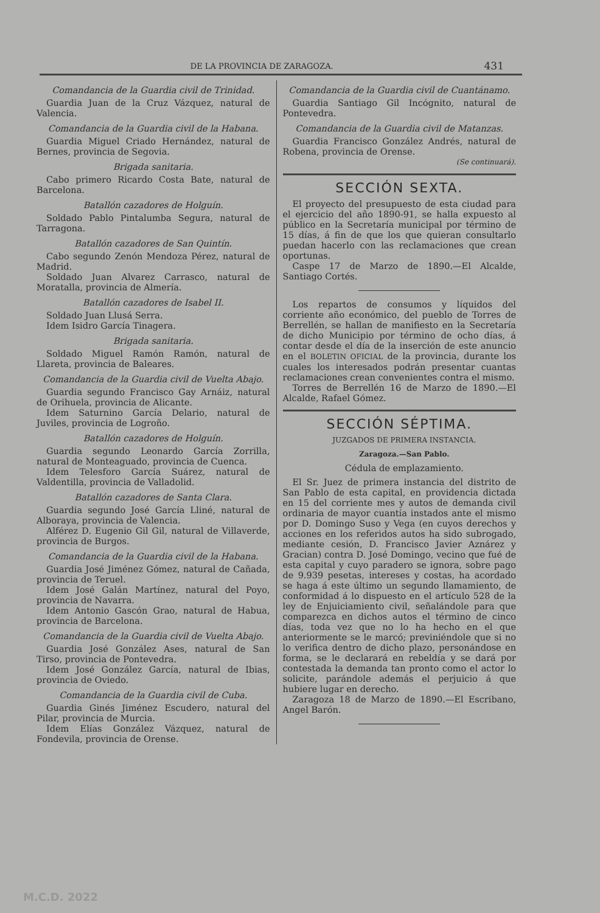DE LA PROVINCIA DE ZARAGOZA. 431
Comandancia de la Guardia civil de Trinidad.
Guardia Juan de la Cruz Vázquez, natural de Valencia.
Comandancia de la Guardia civil de la Habana.
Guardia Miguel Criado Hernández, natural de Bernes, provincia de Segovia.
Brigada sanitaria.
Cabo primero Ricardo Costa Bate, natural de Barcelona.
Batallón cazadores de Holguín.
Soldado Pablo Pintalumba Segura, natural de Tarragona.
Batallón cazadores de San Quintín.
Cabo segundo Zenón Mendoza Pérez, natural de Madrid.
Soldado Juan Alvarez Carrasco, natural de Moratalla, provincia de Almería.
Batallón cazadores de Isabel II.
Soldado Juan Llusá Serra.
Idem Isidro García Tinagera.
Brigada sanitaria.
Soldado Miguel Ramón Ramón, natural de Llareta, provincia de Baleares.
Comandancia de la Guardia civil de Vuelta Abajo.
Guardia segundo Francisco Gay Arnáiz, natural de Orihuela, provincia de Alicante.
Idem Saturnino García Delario, natural de Juviles, provincia de Logroño.
Batallón cazadores de Holguín.
Guardia segundo Leonardo García Zorrilla, natural de Monteaguado, provincia de Cuenca.
Idem Telesforo García Suárez, natural de Valdentilla, provincia de Valladolid.
Batallón cazadores de Santa Clara.
Guardia segundo José García Lliné, natural de Alboraya, provincia de Valencia.
Alférez D. Eugenio Gil Gil, natural de Villaverde, provincia de Burgos.
Comandancia de la Guardia civil de la Habana.
Guardia José Jiménez Gómez, natural de Cañada, provincia de Teruel.
Idem José Galán Martínez, natural del Poyo, provincia de Navarra.
Idem Antonio Gascón Grao, natural de Habua, provincia de Barcelona.
Comandancia de la Guardia civil de Vuelta Abajo.
Guardia José González Ases, natural de San Tirso, provincia de Pontevedra.
Idem José González García, natural de Ibias, provincia de Oviedo.
Comandancia de la Guardia civil de Cuba.
Guardia Ginés Jiménez Escudero, natural del Pilar, provincia de Murcia.
Idem Elías González Vázquez, natural de Fondevila, provincia de Orense.
Comandancia de la Guardia civil de Cuantánamo.
Guardia Santiago Gil Incógnito, natural de Pontevedra.
Comandancia de la Guardia civil de Matanzas.
Guardia Francisco González Andrés, natural de Robena, provincia de Orense.
(Se continuará).
SECCIÓN SEXTA.
El proyecto del presupuesto de esta ciudad para el ejercicio del año 1890-91, se halla expuesto al público en la Secretaría municipal por término de 15 días, á fin de que los que quieran consultarlo puedan hacerlo con las reclamaciones que crean oportunas.
Caspe 17 de Marzo de 1890.—El Alcalde, Santiago Cortés.
Los repartos de consumos y líquidos del corriente año económico, del pueblo de Torres de Berrellén, se hallan de manifiesto en la Secretaría de dicho Municipio por término de ocho días, á contar desde el día de la inserción de este anuncio en el BOLETIN OFICIAL de la provincia, durante los cuales los interesados podrán presentar cuantas reclamaciones crean convenientes contra el mismo.
Torres de Berrellén 16 de Marzo de 1890.—El Alcalde, Rafael Gómez.
SECCIÓN SÉPTIMA.
JUZGADOS DE PRIMERA INSTANCIA.
Zaragoza.—San Pablo.
Cédula de emplazamiento.
El Sr. Juez de primera instancia del distrito de San Pablo de esta capital, en providencia dictada en 15 del corriente mes y autos de demanda civil ordinaria de mayor cuantía instados ante el mismo por D. Domingo Suso y Vega (en cuyos derechos y acciones en los referidos autos ha sido subrogado, mediante cesión, D. Francisco Javier Aznárez y Gracian) contra D. José Domingo, vecino que fué de esta capital y cuyo paradero se ignora, sobre pago de 9.939 pesetas, intereses y costas, ha acordado se haga á este último un segundo llamamiento, de conformidad á lo dispuesto en el artículo 528 de la ley de Enjuiciamiento civil, señalándole para que comparezca en dichos autos el término de cinco días, toda vez que no lo ha hecho en el que anteriormente se le marcó; previniéndole que si no lo verifica dentro de dicho plazo, personándose en forma, se le declarará en rebeldía y se dará por contestada la demanda tan pronto como el actor lo solicite, parándole además el perjuicio á que hubiere lugar en derecho.
Zaragoza 18 de Marzo de 1890.—El Escribano, Angel Barón.
M.C.D. 2022